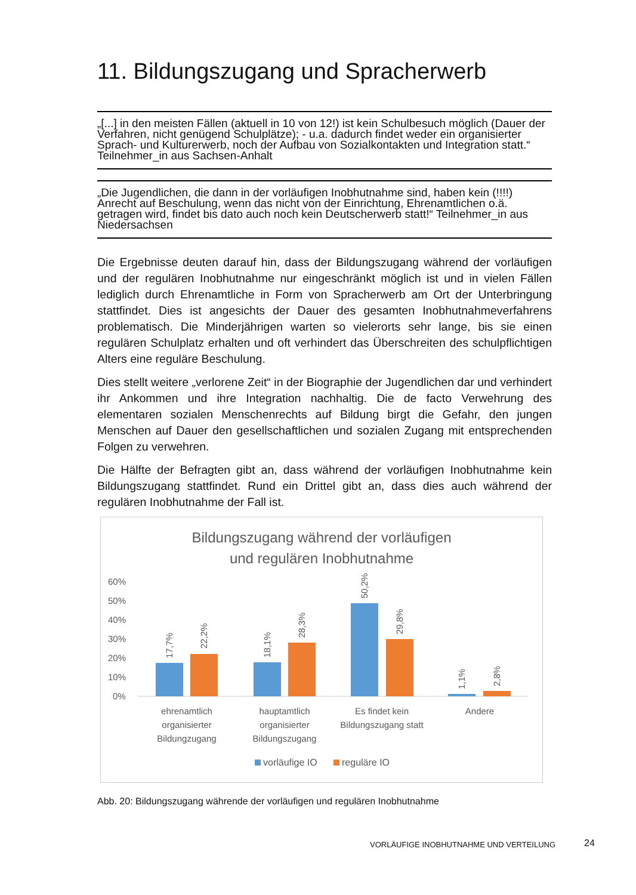11. Bildungszugang und Spracherwerb
„[...] in den meisten Fällen (aktuell in 10 von 12!) ist kein Schulbesuch möglich (Dauer der Verfahren, nicht genügend Schulplätze); - u.a. dadurch findet weder ein organisierter Sprach- und Kulturerwerb, noch der Aufbau von Sozialkontakten und Integration statt.“ Teilnehmer_in aus Sachsen-Anhalt
„Die Jugendlichen, die dann in der vorläufigen Inobhutnahme sind, haben kein (!!!!) Anrecht auf Beschulung, wenn das nicht von der Einrichtung, Ehrenamtlichen o.ä. getragen wird, findet bis dato auch noch kein Deutscherwerb statt!“ Teilnehmer_in aus Niedersachsen
Die Ergebnisse deuten darauf hin, dass der Bildungszugang während der vorläufigen und der regulären Inobhutnahme nur eingeschränkt möglich ist und in vielen Fällen lediglich durch Ehrenamtliche in Form von Spracherwerb am Ort der Unterbringung stattfindet. Dies ist angesichts der Dauer des gesamten Inobhutnahmeverfahrens problematisch. Die Minderjährigen warten so vielerorts sehr lange, bis sie einen regulären Schulplatz erhalten und oft verhindert das Überschreiten des schulpflichtigen Alters eine reguläre Beschulung.
Dies stellt weitere „verlorene Zeit“ in der Biographie der Jugendlichen dar und verhindert ihr Ankommen und ihre Integration nachhaltig. Die de facto Verwehrung des elementaren sozialen Menschenrechts auf Bildung birgt die Gefahr, den jungen Menschen auf Dauer den gesellschaftlichen und sozialen Zugang mit entsprechenden Folgen zu verwehren.
Die Hälfte der Befragten gibt an, dass während der vorläufigen Inobhutnahme kein Bildungszugang stattfindet. Rund ein Drittel gibt an, dass dies auch während der regulären Inobhutnahme der Fall ist.
Bildungszugang während der vorläufigen
und regulären Inobhutnahme
60%
50%
40%
30%
20%
10%
0%
17,7%
22,2%
18,1%
28,3%
50,2%
29,8%
1,1%
2,8%
ehrenamtlich
organisierter
Bildungzugang
hauptamtlich
organisierter
Bildungszugang
Es findet kein
Bildungszugang statt
Andere
vorläufige IO
reguläre IO
Abb. 20: Bildungszugang währende der vorläufigen und regulären Inobhutnahme
VORLÄUFIGE INOBHUTNAHME UND VERTEILUNG
24